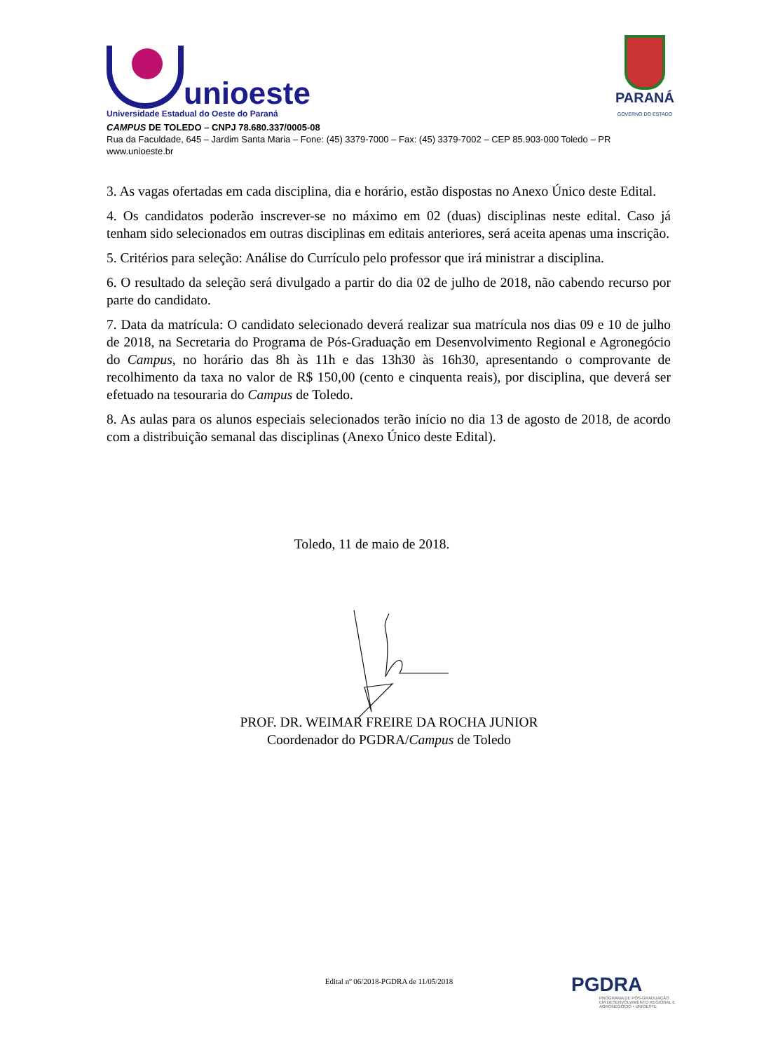unioeste
Universidade Estadual do Oeste do Paraná
PARANÁ
GOVERNO DO ESTADO
CAMPUS DE TOLEDO – CNPJ 78.680.337/0005-08
Rua da Faculdade, 645 – Jardim Santa Maria – Fone: (45) 3379-7000 – Fax: (45) 3379-7002 – CEP 85.903-000 Toledo – PR
www.unioeste.br
3. As vagas ofertadas em cada disciplina, dia e horário, estão dispostas no Anexo Único deste Edital.
4. Os candidatos poderão inscrever-se no máximo em 02 (duas) disciplinas neste edital. Caso já tenham sido selecionados em outras disciplinas em editais anteriores, será aceita apenas uma inscrição.
5. Critérios para seleção: Análise do Currículo pelo professor que irá ministrar a disciplina.
6. O resultado da seleção será divulgado a partir do dia 02 de julho de 2018, não cabendo recurso por parte do candidato.
7. Data da matrícula: O candidato selecionado deverá realizar sua matrícula nos dias 09 e 10 de julho de 2018, na Secretaria do Programa de Pós-Graduação em Desenvolvimento Regional e Agronegócio do Campus, no horário das 8h às 11h e das 13h30 às 16h30, apresentando o comprovante de recolhimento da taxa no valor de R$ 150,00 (cento e cinquenta reais), por disciplina, que deverá ser efetuado na tesouraria do Campus de Toledo.
8. As aulas para os alunos especiais selecionados terão início no dia 13 de agosto de 2018, de acordo com a distribuição semanal das disciplinas (Anexo Único deste Edital).
Toledo, 11 de maio de 2018.
PROF. DR. WEIMAR FREIRE DA ROCHA JUNIOR
Coordenador do PGDRA/Campus de Toledo
Edital nº 06/2018-PGDRA de 11/05/2018
PGDRA
PROGRAMA DE PÓS-GRADUAÇÃO EM DESENVOLVIMENTO REGIONAL E AGRONEGÓCIO • UNIOESTE